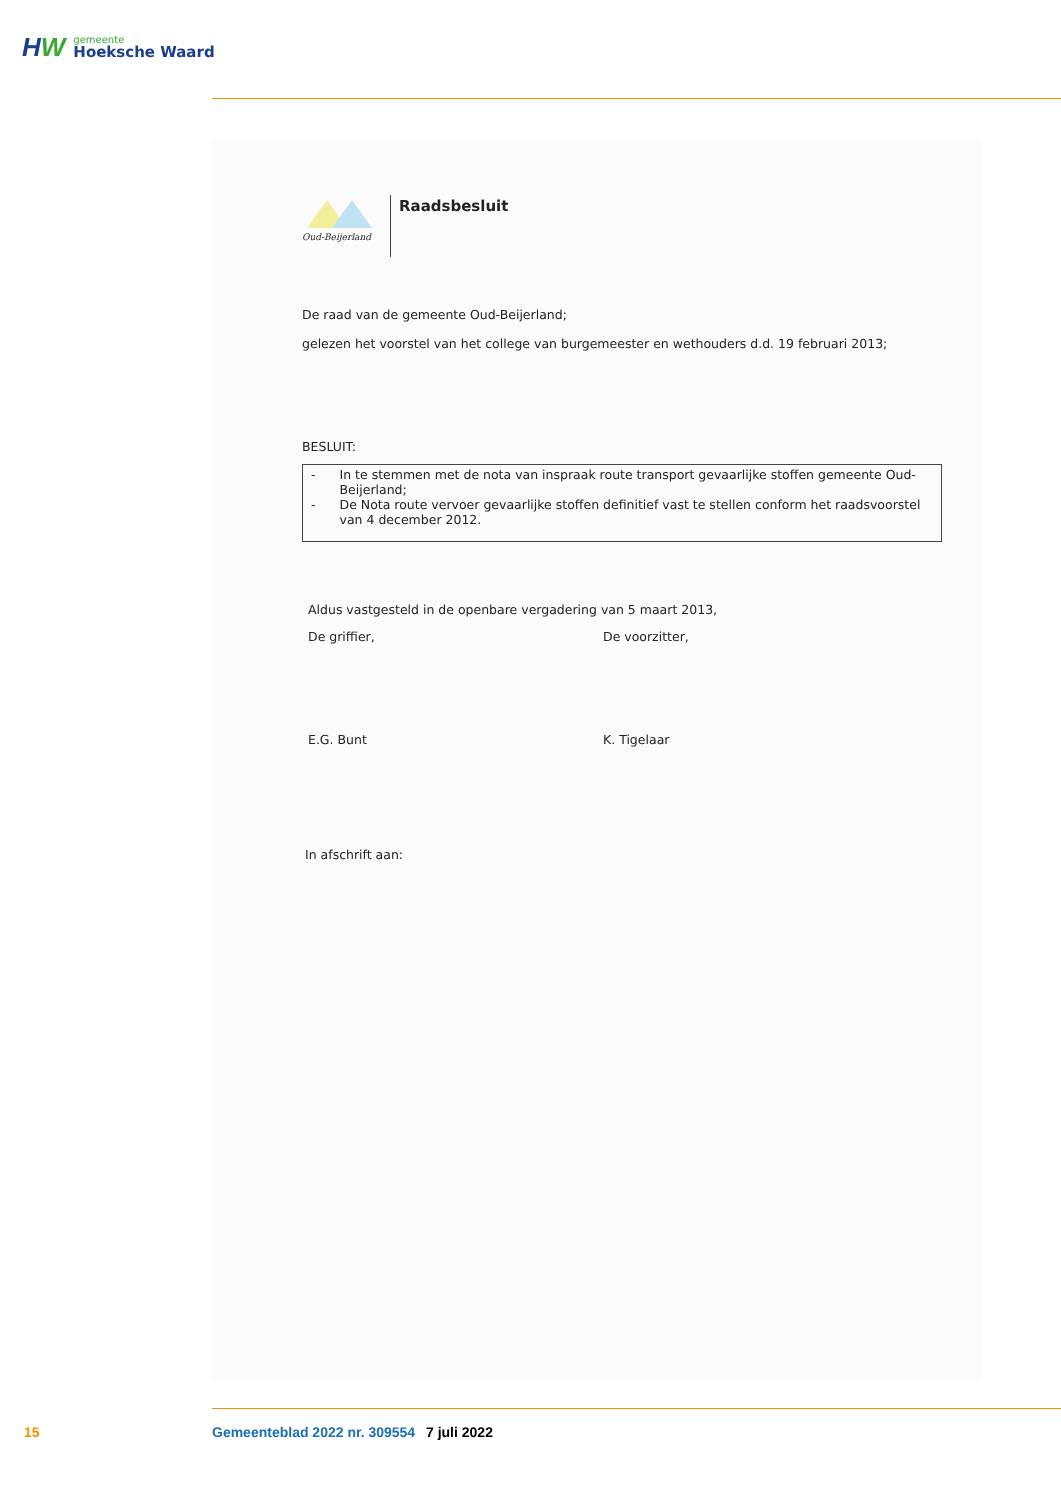HW
gemeente
Hoeksche Waard
Oud-Beijerland
Raadsbesluit
De raad van de gemeente Oud-Beijerland;
gelezen het voorstel van het college van burgemeester en wethouders d.d. 19 februari 2013;
BESLUIT:
- In te stemmen met de nota van inspraak route transport gevaarlijke stoffen gemeente Oud-Beijerland;
- De Nota route vervoer gevaarlijke stoffen definitief vast te stellen conform het raadsvoorstel van 4 december 2012.
Aldus vastgesteld in de openbare vergadering van 5 maart 2013,
De griffier, De voorzitter,
E.G. Bunt K. Tigelaar
In afschrift aan:
15 Gemeenteblad 2022 nr. 309554 7 juli 2022